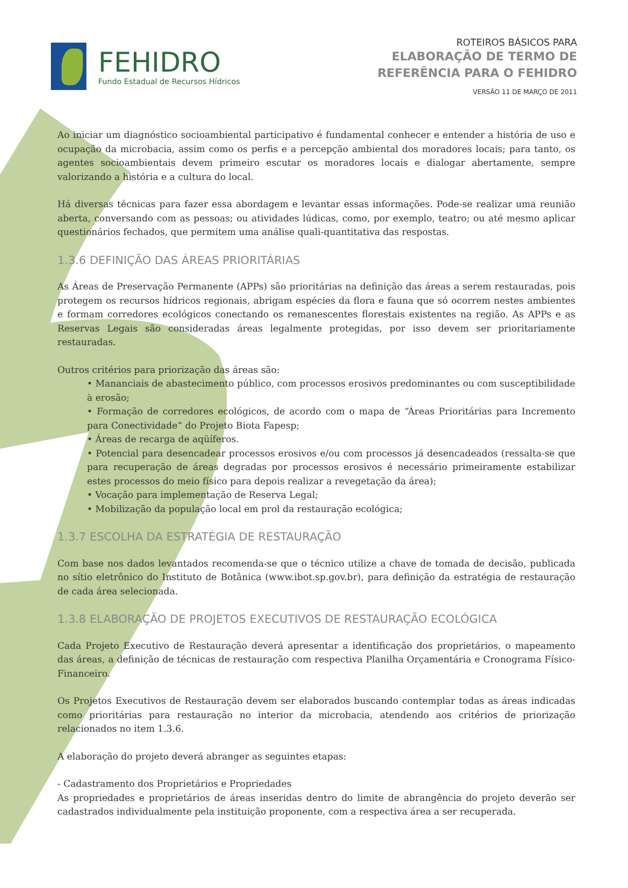FEHIDRO
Fundo Estadual de Recursos Hídricos
ROTEIROS BÁSICOS PARA
ELABORAÇÃO DE TERMO DE
REFERÊNCIA PARA O FEHIDRO
VERSÃO 11 DE MARÇO DE 2011
Ao iniciar um diagnóstico socioambiental participativo é fundamental conhecer e entender a história de uso e ocupação da microbacia, assim como os perfis e a percepção ambiental dos moradores locais; para tanto, os agentes socioambientais devem primeiro escutar os moradores locais e dialogar abertamente, sempre valorizando a história e a cultura do local.
Há diversas técnicas para fazer essa abordagem e levantar essas informações. Pode-se realizar uma reunião aberta, conversando com as pessoas; ou atividades lúdicas, como, por exemplo, teatro; ou até mesmo aplicar questionários fechados, que permitem uma análise quali-quantitativa das respostas.
1.3.6 DEFINIÇÃO DAS ÁREAS PRIORITÁRIAS
As Áreas de Preservação Permanente (APPs) são prioritárias na definição das áreas a serem restauradas, pois protegem os recursos hídricos regionais, abrigam espécies da flora e fauna que só ocorrem nestes ambientes e formam corredores ecológicos conectando os remanescentes florestais existentes na região. As APPs e as Reservas Legais são consideradas áreas legalmente protegidas, por isso devem ser prioritariamente restauradas.
Outros critérios para priorização das áreas são:
• Mananciais de abastecimento público, com processos erosivos predominantes ou com susceptibilidade à erosão;
• Formação de corredores ecológicos, de acordo com o mapa de “Áreas Prioritárias para Incremento para Conectividade” do Projeto Biota Fapesp;
• Áreas de recarga de aqüíferos.
• Potencial para desencadear processos erosivos e/ou com processos já desencadeados (ressalta-se que para recuperação de áreas degradas por processos erosivos é necessário primeiramente estabilizar estes processos do meio físico para depois realizar a revegetação da área);
• Vocação para implementação de Reserva Legal;
• Mobilização da população local em prol da restauração ecológica;
1.3.7 ESCOLHA DA ESTRATÉGIA DE RESTAURAÇÃO
Com base nos dados levantados recomenda-se que o técnico utilize a chave de tomada de decisão, publicada no sítio eletrônico do Instituto de Botânica (www.ibot.sp.gov.br), para definição da estratégia de restauração de cada área selecionada.
1.3.8 ELABORAÇÃO DE PROJETOS EXECUTIVOS DE RESTAURAÇÃO ECOLÓGICA
Cada Projeto Executivo de Restauração deverá apresentar a identificação dos proprietários, o mapeamento das áreas, a definição de técnicas de restauração com respectiva Planilha Orçamentária e Cronograma Físico-Financeiro.
Os Projetos Executivos de Restauração devem ser elaborados buscando contemplar todas as áreas indicadas como prioritárias para restauração no interior da microbacia, atendendo aos critérios de priorização relacionados no item 1.3.6.
A elaboração do projeto deverá abranger as seguintes etapas:
- Cadastramento dos Proprietários e Propriedades
As propriedades e proprietários de áreas inseridas dentro do limite de abrangência do projeto deverão ser cadastrados individualmente pela instituição proponente, com a respectiva área a ser recuperada.